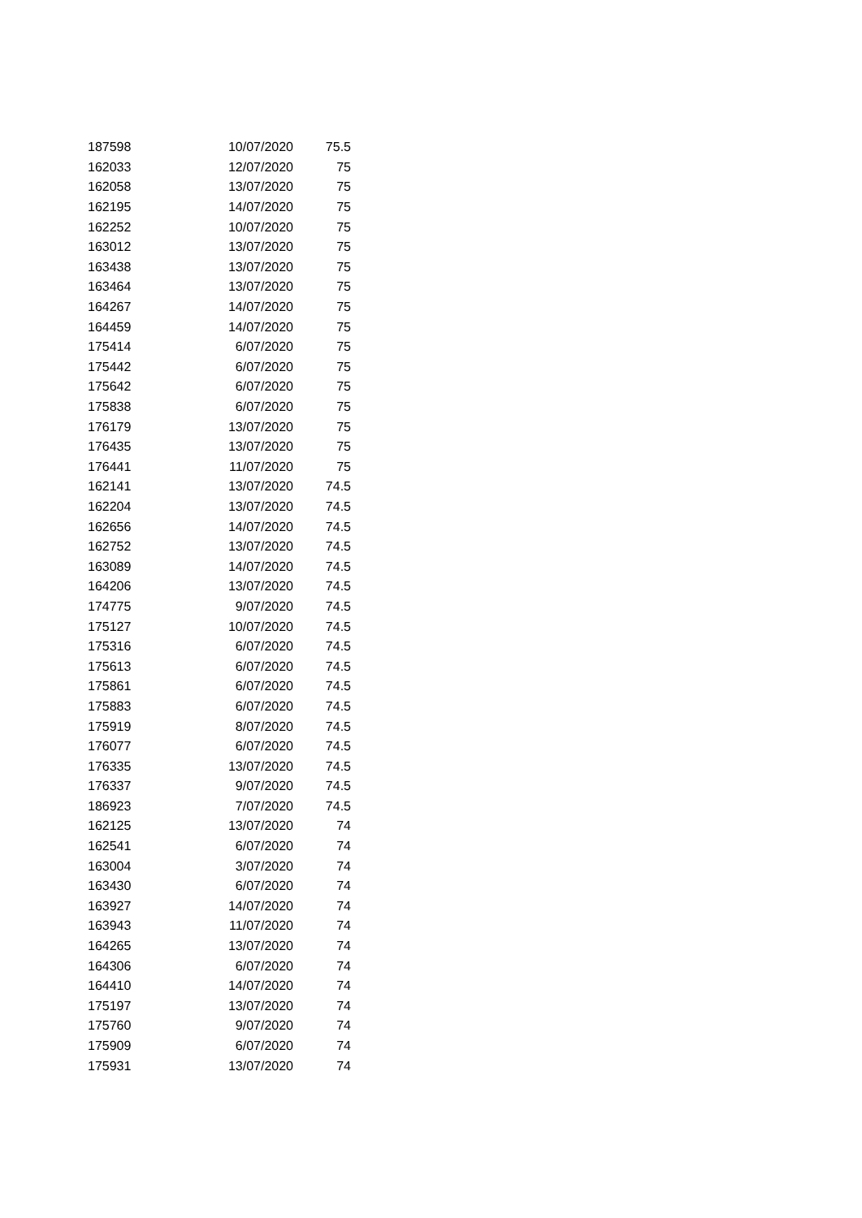| 187598 | 10/07/2020 | 75.5 |
| 162033 | 12/07/2020 | 75 |
| 162058 | 13/07/2020 | 75 |
| 162195 | 14/07/2020 | 75 |
| 162252 | 10/07/2020 | 75 |
| 163012 | 13/07/2020 | 75 |
| 163438 | 13/07/2020 | 75 |
| 163464 | 13/07/2020 | 75 |
| 164267 | 14/07/2020 | 75 |
| 164459 | 14/07/2020 | 75 |
| 175414 | 6/07/2020 | 75 |
| 175442 | 6/07/2020 | 75 |
| 175642 | 6/07/2020 | 75 |
| 175838 | 6/07/2020 | 75 |
| 176179 | 13/07/2020 | 75 |
| 176435 | 13/07/2020 | 75 |
| 176441 | 11/07/2020 | 75 |
| 162141 | 13/07/2020 | 74.5 |
| 162204 | 13/07/2020 | 74.5 |
| 162656 | 14/07/2020 | 74.5 |
| 162752 | 13/07/2020 | 74.5 |
| 163089 | 14/07/2020 | 74.5 |
| 164206 | 13/07/2020 | 74.5 |
| 174775 | 9/07/2020 | 74.5 |
| 175127 | 10/07/2020 | 74.5 |
| 175316 | 6/07/2020 | 74.5 |
| 175613 | 6/07/2020 | 74.5 |
| 175861 | 6/07/2020 | 74.5 |
| 175883 | 6/07/2020 | 74.5 |
| 175919 | 8/07/2020 | 74.5 |
| 176077 | 6/07/2020 | 74.5 |
| 176335 | 13/07/2020 | 74.5 |
| 176337 | 9/07/2020 | 74.5 |
| 186923 | 7/07/2020 | 74.5 |
| 162125 | 13/07/2020 | 74 |
| 162541 | 6/07/2020 | 74 |
| 163004 | 3/07/2020 | 74 |
| 163430 | 6/07/2020 | 74 |
| 163927 | 14/07/2020 | 74 |
| 163943 | 11/07/2020 | 74 |
| 164265 | 13/07/2020 | 74 |
| 164306 | 6/07/2020 | 74 |
| 164410 | 14/07/2020 | 74 |
| 175197 | 13/07/2020 | 74 |
| 175760 | 9/07/2020 | 74 |
| 175909 | 6/07/2020 | 74 |
| 175931 | 13/07/2020 | 74 |